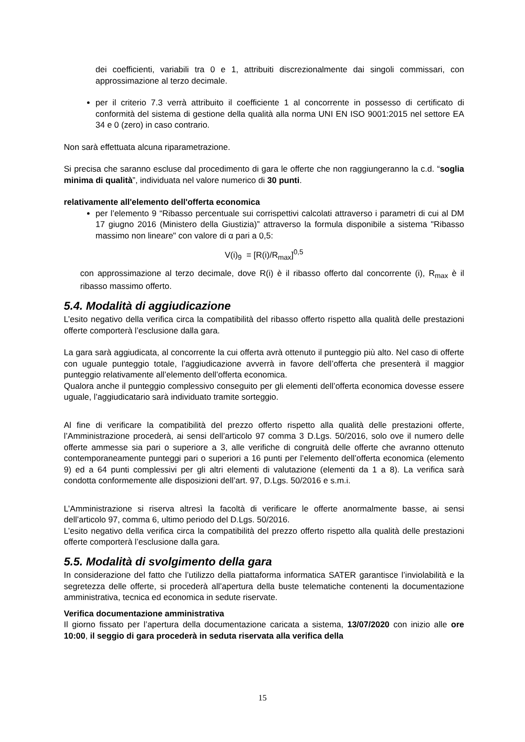dei coefficienti, variabili tra 0 e 1, attribuiti discrezionalmente dai singoli commissari, con approssimazione al terzo decimale.
per il criterio 7.3 verrà attribuito il coefficiente 1 al concorrente in possesso di certificato di conformità del sistema di gestione della qualità alla norma UNI EN ISO 9001:2015 nel settore EA 34 e 0 (zero) in caso contrario.
Non sarà effettuata alcuna riparametrazione.
Si precisa che saranno escluse dal procedimento di gara le offerte che non raggiungeranno la c.d. “soglia minima di qualità”, individuata nel valore numerico di 30 punti.
relativamente all'elemento dell'offerta economica
per l’elemento 9 “Ribasso percentuale sui corrispettivi calcolati attraverso i parametri di cui al DM 17 giugno 2016 (Ministero della Giustizia)” attraverso la formula disponibile a sistema "Ribasso massimo non lineare" con valore di α pari a 0,5:
V(i)<sub>9</sub> = [R(i)/R<sub>max</sub>]<sup>0,5</sup>
con approssimazione al terzo decimale, dove R(i) è il ribasso offerto dal concorrente (i), R<sub>max</sub> è il ribasso massimo offerto.
5.4. Modalità di aggiudicazione
L’esito negativo della verifica circa la compatibilità del ribasso offerto rispetto alla qualità delle prestazioni offerte comporterà l’esclusione dalla gara.
La gara sarà aggiudicata, al concorrente la cui offerta avrà ottenuto il punteggio più alto. Nel caso di offerte con uguale punteggio totale, l’aggiudicazione avverrà in favore dell’offerta che presenterà il maggior punteggio relativamente all’elemento dell’offerta economica.
Qualora anche il punteggio complessivo conseguito per gli elementi dell’offerta economica dovesse essere uguale, l’aggiudicatario sarà individuato tramite sorteggio.
Al fine di verificare la compatibilità del prezzo offerto rispetto alla qualità delle prestazioni offerte, l’Amministrazione procederà, ai sensi dell’articolo 97 comma 3 D.Lgs. 50/2016, solo ove il numero delle offerte ammesse sia pari o superiore a 3, alle verifiche di congruità delle offerte che avranno ottenuto contemporaneamente punteggi pari o superiori a 16 punti per l’elemento dell’offerta economica (elemento 9) ed a 64 punti complessivi per gli altri elementi di valutazione (elementi da 1 a 8). La verifica sarà condotta conformemente alle disposizioni dell’art. 97, D.Lgs. 50/2016 e s.m.i.
L’Amministrazione si riserva altresì la facoltà di verificare le offerte anormalmente basse, ai sensi dell’articolo 97, comma 6, ultimo periodo del D.Lgs. 50/2016.
L’esito negativo della verifica circa la compatibilità del prezzo offerto rispetto alla qualità delle prestazioni offerte comporterà l’esclusione dalla gara.
5.5. Modalità di svolgimento della gara
In considerazione del fatto che l’utilizzo della piattaforma informatica SATER garantisce l’inviolabilità e la segretezza delle offerte, si procederà all’apertura della buste telematiche contenenti la documentazione amministrativa, tecnica ed economica in sedute riservate.
Verifica documentazione amministrativa
Il giorno fissato per l’apertura della documentazione caricata a sistema, 13/07/2020 con inizio alle ore 10:00, il seggio di gara procederà in seduta riservata alla verifica della
15